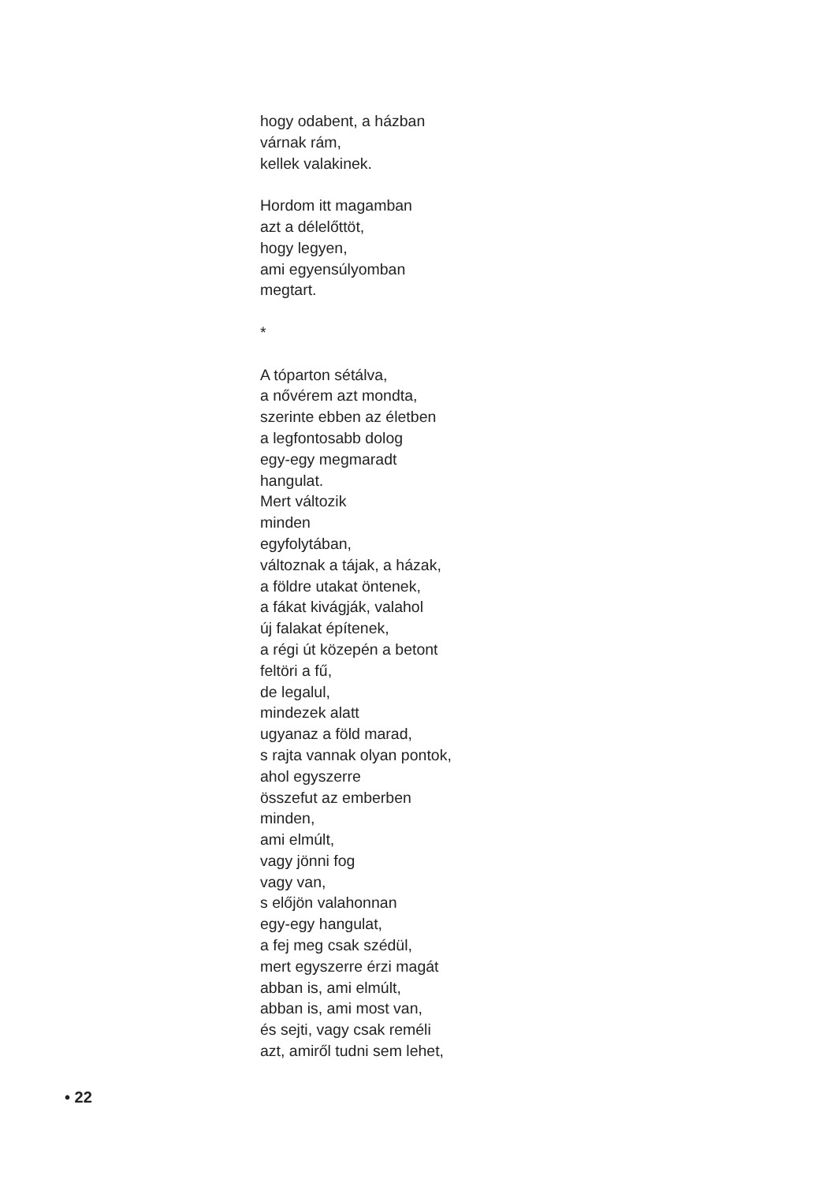hogy odabent, a házban
várnak rám,
kellek valakinek.
Hordom itt magamban
azt a délelőttöt,
hogy legyen,
ami egyensúlyomban
megtart.
*
A tóparton sétálva,
a nővérem azt mondta,
szerinte ebben az életben
a legfontosabb dolog
egy-egy megmaradt
hangulat.
Mert változik
minden
egyfolytában,
változnak a tájak, a házak,
a földre utakat öntenek,
a fákat kivágják, valahol
új falakat építenek,
a régi út közepén a betont
feltöri a fű,
de legalul,
mindezek alatt
ugyanaz a föld marad,
s rajta vannak olyan pontok,
ahol egyszerre
összefut az emberben
minden,
ami elmúlt,
vagy jönni fog
vagy van,
s előjön valahonnan
egy-egy hangulat,
a fej meg csak szédül,
mert egyszerre érzi magát
abban is, ami elmúlt,
abban is, ami most van,
és sejti, vagy csak reméli
azt, amiről tudni sem lehet,
• 22